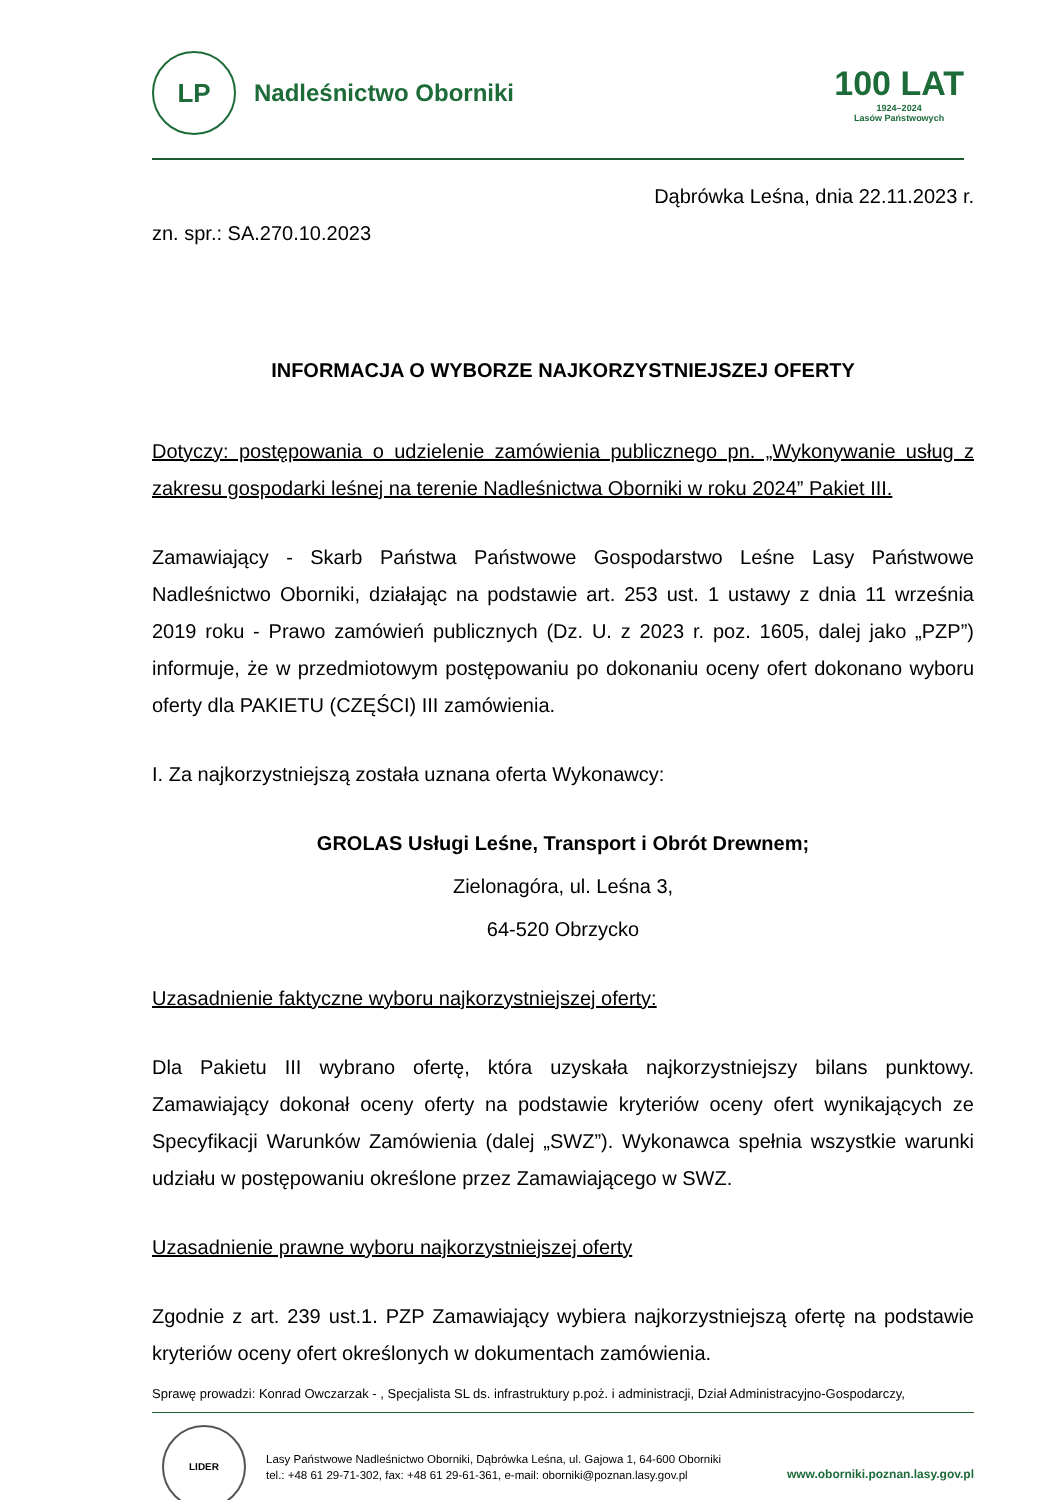LP
Nadleśnictwo Oborniki
100 LAT
1924–2024
Lasów Państwowych
Dąbrówka Leśna, dnia 22.11.2023 r.
zn. spr.: SA.270.10.2023
INFORMACJA O WYBORZE NAJKORZYSTNIEJSZEJ OFERTY
Dotyczy: postępowania o udzielenie zamówienia publicznego pn. „Wykonywanie usług z zakresu gospodarki leśnej na terenie Nadleśnictwa Oborniki w roku 2024” Pakiet III.
Zamawiający - Skarb Państwa Państwowe Gospodarstwo Leśne Lasy Państwowe Nadleśnictwo Oborniki, działając na podstawie art. 253 ust. 1 ustawy z dnia 11 września 2019 roku - Prawo zamówień publicznych (Dz. U. z 2023 r. poz. 1605, dalej jako „PZP”) informuje, że w przedmiotowym postępowaniu po dokonaniu oceny ofert dokonano wyboru oferty dla PAKIETU (CZĘŚCI) III zamówienia.
I. Za najkorzystniejszą została uznana oferta Wykonawcy:
GROLAS Usługi Leśne, Transport i Obrót Drewnem;
Zielonagóra, ul. Leśna 3,
64-520 Obrzycko
Uzasadnienie faktyczne wyboru najkorzystniejszej oferty:
Dla Pakietu III wybrano ofertę, która uzyskała najkorzystniejszy bilans punktowy. Zamawiający dokonał oceny oferty na podstawie kryteriów oceny ofert wynikających ze Specyfikacji Warunków Zamówienia (dalej „SWZ”). Wykonawca spełnia wszystkie warunki udziału w postępowaniu określone przez Zamawiającego w SWZ.
Uzasadnienie prawne wyboru najkorzystniejszej oferty
Zgodnie z art. 239 ust.1. PZP Zamawiający wybiera najkorzystniejszą ofertę na podstawie kryteriów oceny ofert określonych w dokumentach zamówienia.
Sprawę prowadzi: Konrad Owczarzak - , Specjalista SL ds. infrastruktury p.poż. i administracji, Dział Administracyjno-Gospodarczy,
LIDER
Lasy Państwowe Nadleśnictwo Oborniki, Dąbrówka Leśna, ul. Gajowa 1, 64-600 Oborniki
tel.: +48 61 29-71-302, fax: +48 61 29-61-361, e-mail: oborniki@poznan.lasy.gov.pl
www.oborniki.poznan.lasy.gov.pl